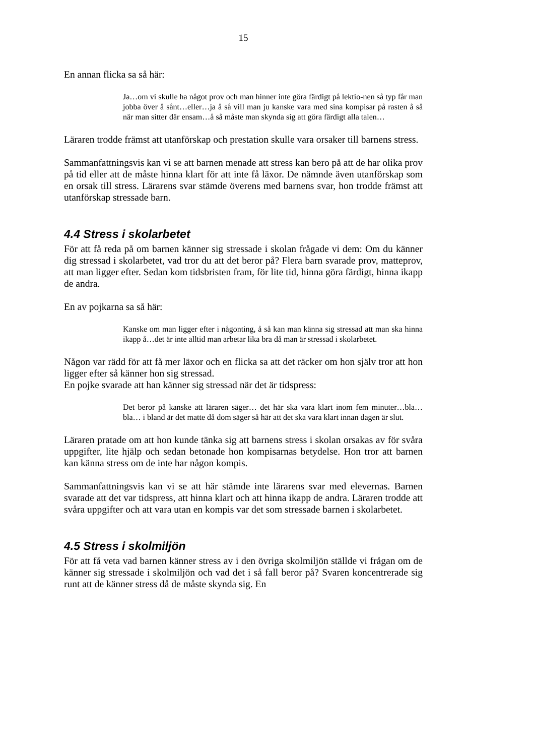15
En annan flicka sa så här:
Ja…om vi skulle ha något prov och man hinner inte göra färdigt på lektio-nen så typ får man jobba över å sånt…eller…ja å så vill man ju kanske vara med sina kompisar på rasten å så när man sitter där ensam…å så måste man skynda sig att göra färdigt alla talen…
Läraren trodde främst att utanförskap och prestation skulle vara orsaker till barnens stress.
Sammanfattningsvis kan vi se att barnen menade att stress kan bero på att de har olika prov på tid eller att de måste hinna klart för att inte få läxor. De nämnde även utanförskap som en orsak till stress. Lärarens svar stämde överens med barnens svar, hon trodde främst att utanförskap stressade barn.
4.4 Stress i skolarbetet
För att få reda på om barnen känner sig stressade i skolan frågade vi dem: Om du känner dig stressad i skolarbetet, vad tror du att det beror på? Flera barn svarade prov, matteprov, att man ligger efter. Sedan kom tidsbristen fram, för lite tid, hinna göra färdigt, hinna ikapp de andra.
En av pojkarna sa så här:
Kanske om man ligger efter i någonting, å så kan man känna sig stressad att man ska hinna ikapp å…det är inte alltid man arbetar lika bra då man är stressad i skolarbetet.
Någon var rädd för att få mer läxor och en flicka sa att det räcker om hon själv tror att hon ligger efter så känner hon sig stressad.
En pojke svarade att han känner sig stressad när det är tidspress:
Det beror på kanske att läraren säger… det här ska vara klart inom fem minuter…bla…bla… i bland är det matte då dom säger så här att det ska vara klart innan dagen är slut.
Läraren pratade om att hon kunde tänka sig att barnens stress i skolan orsakas av för svåra uppgifter, lite hjälp och sedan betonade hon kompisarnas betydelse. Hon tror att barnen kan känna stress om de inte har någon kompis.
Sammanfattningsvis kan vi se att här stämde inte lärarens svar med elevernas. Barnen svarade att det var tidspress, att hinna klart och att hinna ikapp de andra. Läraren trodde att svåra uppgifter och att vara utan en kompis var det som stressade barnen i skolarbetet.
4.5 Stress i skolmiljön
För att få veta vad barnen känner stress av i den övriga skolmiljön ställde vi frågan om de känner sig stressade i skolmiljön och vad det i så fall beror på? Svaren koncentrerade sig runt att de känner stress då de måste skynda sig. En